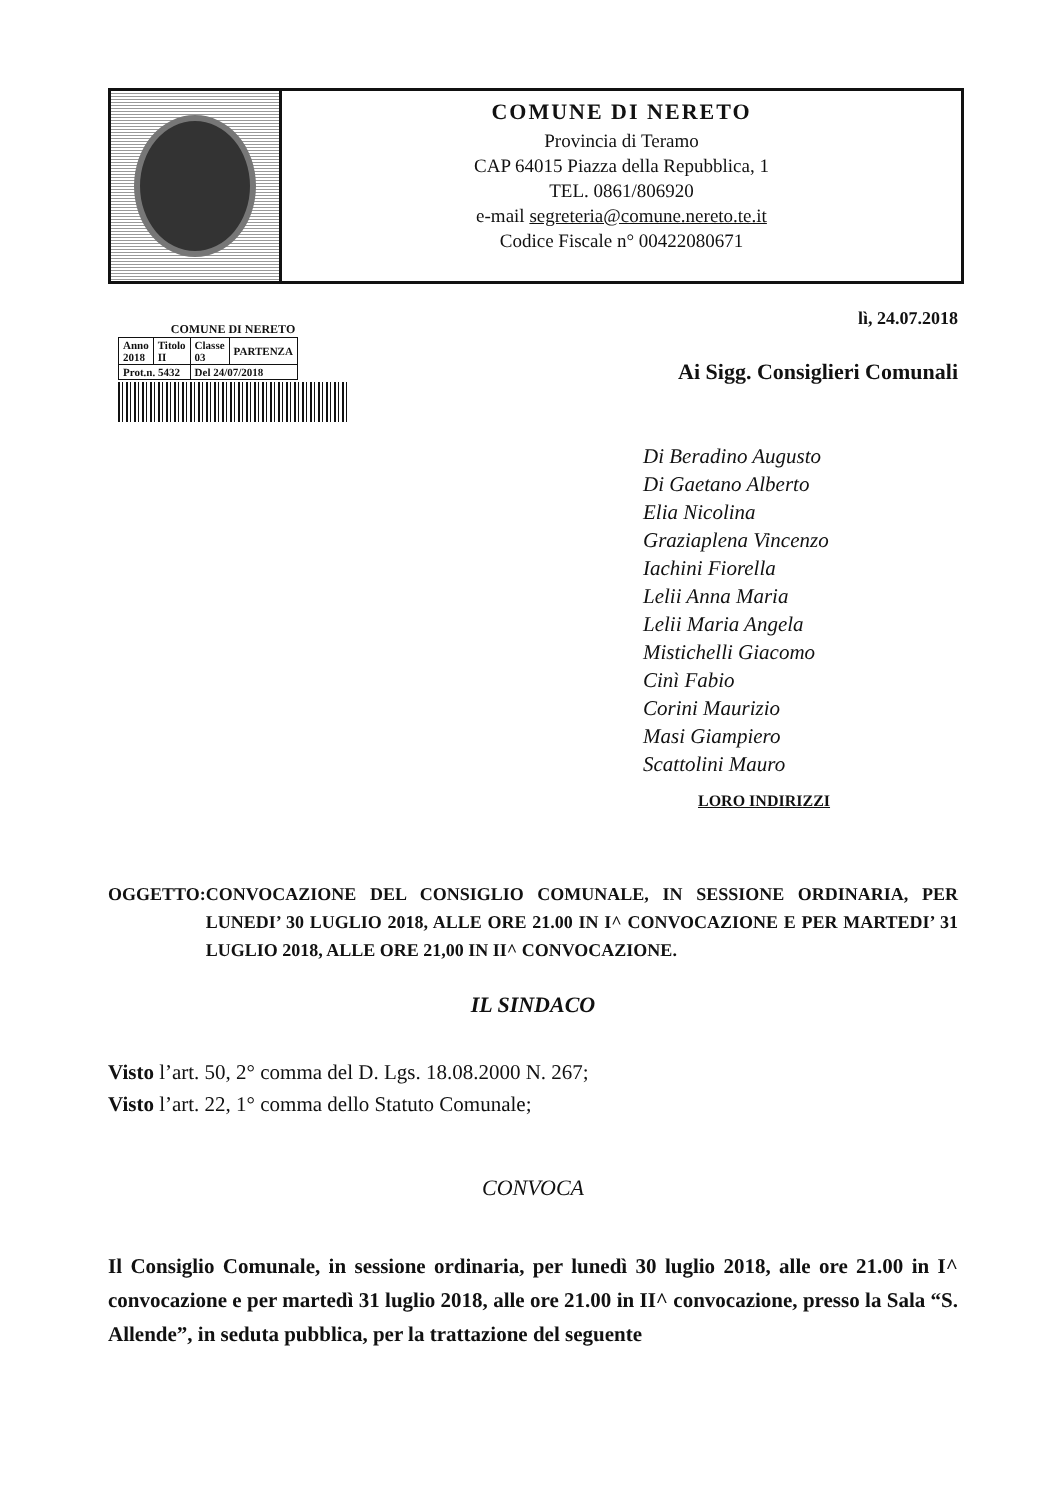COMUNE DI NERETO
Provincia di Teramo
CAP 64015 Piazza della Repubblica, 1
TEL. 0861/806920
e-mail segreteria@comune.nereto.te.it
Codice Fiscale n° 00422080671
COMUNE DI NERETO
| Anno 2018 | Titolo II | Classe 03 | PARTENZA |
| Prot.n. 5432 | | Del 24/07/2018 | |
lì, 24.07.2018
Ai Sigg. Consiglieri Comunali
Di Beradino Augusto
Di Gaetano Alberto
Elia Nicolina
Graziaplena Vincenzo
Iachini Fiorella
Lelii Anna Maria
Lelii Maria Angela
Mistichelli Giacomo
Cinì Fabio
Corini Maurizio
Masi Giampiero
Scattolini Mauro
LORO INDIRIZZI
OGGETTO: CONVOCAZIONE DEL CONSIGLIO COMUNALE, IN SESSIONE ORDINARIA, PER LUNEDI’ 30 LUGLIO 2018, ALLE ORE 21.00 IN I^ CONVOCAZIONE E PER MARTEDI’ 31 LUGLIO 2018, ALLE ORE 21,00 IN II^ CONVOCAZIONE.
IL SINDACO
Visto l’art. 50, 2° comma del D. Lgs. 18.08.2000 N. 267;
Visto l’art. 22, 1° comma dello Statuto Comunale;
CONVOCA
Il Consiglio Comunale, in sessione ordinaria, per lunedì 30 luglio 2018, alle ore 21.00 in I^ convocazione e per martedì 31 luglio 2018, alle ore 21.00 in II^ convocazione, presso la Sala “S. Allende”, in seduta pubblica, per la trattazione del seguente